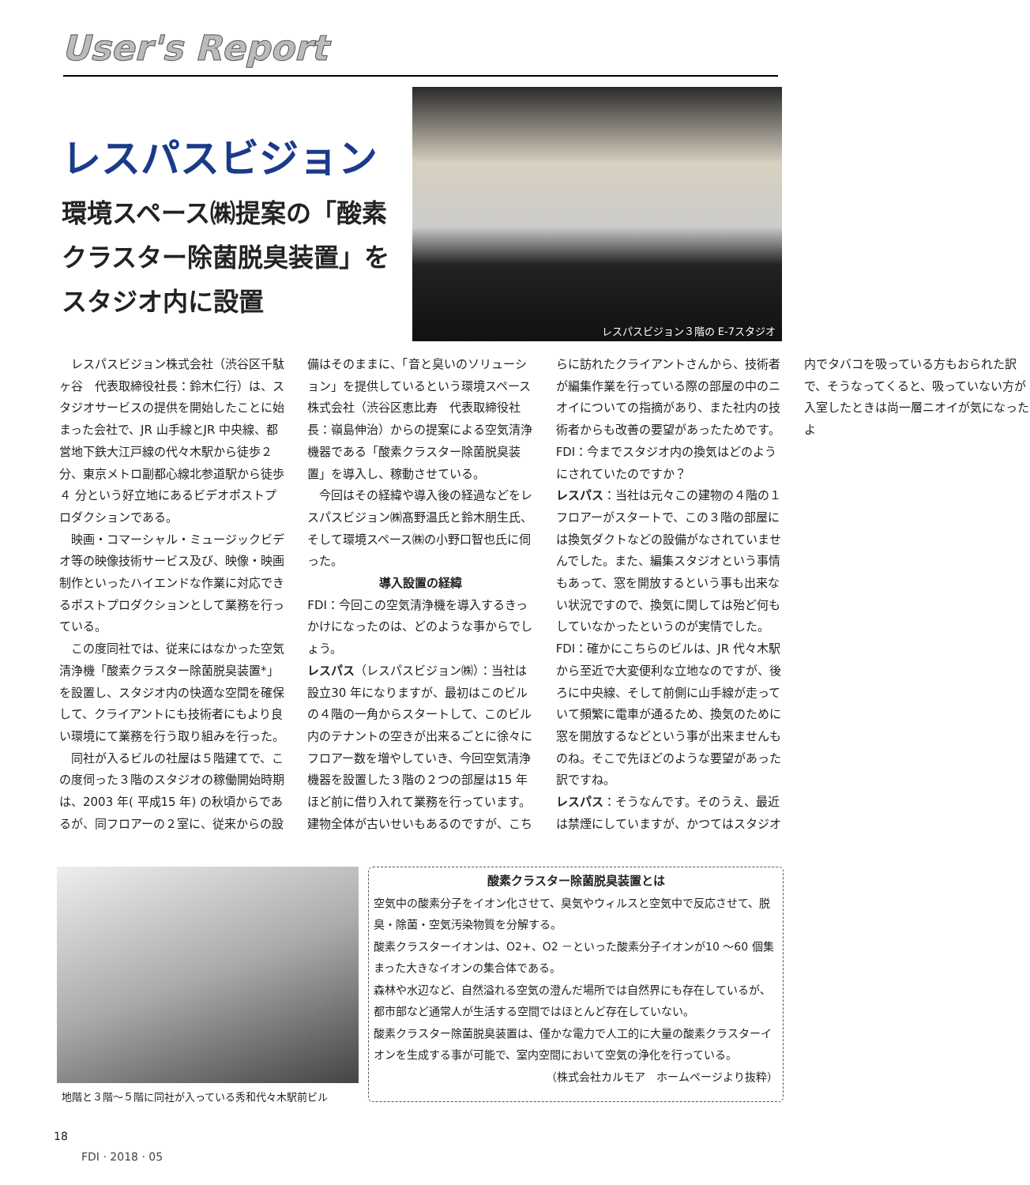User's Report
レスパスビジョン
環境スペース㈱提案の「酸素クラスター除菌脱臭装置」をスタジオ内に設置
レスパスビジョン３階の E-7スタジオ
レスパスビジョン株式会社（渋谷区千駄ヶ谷　代表取締役社長：鈴木仁行）は、スタジオサービスの提供を開始したことに始まった会社で、JR 山手線とJR 中央線、都営地下鉄大江戸線の代々木駅から徒歩２分、東京メトロ副都心線北参道駅から徒歩 ４ 分という好立地にあるビデオポストプロダクションである。
映画・コマーシャル・ミュージックビデオ等の映像技術サービス及び、映像・映画制作といったハイエンドな作業に対応できるポストプロダクションとして業務を行っている。
この度同社では、従来にはなかった空気清浄機「酸素クラスター除菌脱臭装置*」を設置し、スタジオ内の快適な空間を確保して、クライアントにも技術者にもより良い環境にて業務を行う取り組みを行った。
同社が入るビルの社屋は５階建てで、この度伺った３階のスタジオの稼働開始時期は、2003 年( 平成15 年) の秋頃からであるが、同フロアーの２室に、従来からの設備はそのままに、「音と臭いのソリューション」を提供しているという環境スペース株式会社（渋谷区恵比寿　代表取締役社長：嶺島伸治）からの提案による空気清浄機器である「酸素クラスター除菌脱臭装置」を導入し、稼動させている。
今回はその経緯や導入後の経過などをレスパスビジョン㈱髙野温氏と鈴木朋生氏、そして環境スペース㈱の小野口智也氏に伺った。
導入設置の経緯
FDI：今回この空気清浄機を導入するきっかけになったのは、どのような事からでしょう。
レスパス（レスパスビジョン㈱）：当社は設立30 年になりますが、最初はこのビルの４階の一角からスタートして、このビル内のテナントの空きが出来るごとに徐々にフロアー数を増やしていき、今回空気清浄機器を設置した３階の２つの部屋は15 年ほど前に借り入れて業務を行っています。建物全体が古いせいもあるのですが、こちらに訪れたクライアントさんから、技術者が編集作業を行っている際の部屋の中のニオイについての指摘があり、また社内の技術者からも改善の要望があったためです。
FDI：今までスタジオ内の換気はどのようにされていたのですか？
レスパス：当社は元々この建物の４階の１フロアーがスタートで、この３階の部屋には換気ダクトなどの設備がなされていませんでした。また、編集スタジオという事情もあって、窓を開放するという事も出来ない状況ですので、換気に関しては殆ど何もしていなかったというのが実情でした。
FDI：確かにこちらのビルは、JR 代々木駅から至近で大変便利な立地なのですが、後ろに中央線、そして前側に山手線が走っていて頻繁に電車が通るため、換気のために窓を開放するなどという事が出来ませんものね。そこで先ほどのような要望があった訳ですね。
レスパス：そうなんです。そのうえ、最近は禁煙にしていますが、かつてはスタジオ内でタバコを吸っている方もおられた訳で、そうなってくると、吸っていない方が入室したときは尚一層ニオイが気になったよ
地階と３階～５階に同社が入っている秀和代々木駅前ビル
酸素クラスター除菌脱臭装置とは
空気中の酸素分子をイオン化させて、臭気やウィルスと空気中で反応させて、脱臭・除菌・空気汚染物質を分解する。
酸素クラスターイオンは、O2+、O2 －といった酸素分子イオンが10 ～60 個集まった大きなイオンの集合体である。
森林や水辺など、自然溢れる空気の澄んだ場所では自然界にも存在しているが、都市部など通常人が生活する空間ではほとんど存在していない。
酸素クラスター除菌脱臭装置は、僅かな電力で人工的に大量の酸素クラスターイオンを生成する事が可能で、室内空間において空気の浄化を行っている。
（株式会社カルモア　ホームページより抜粋）
18
FDI · 2018 · 05